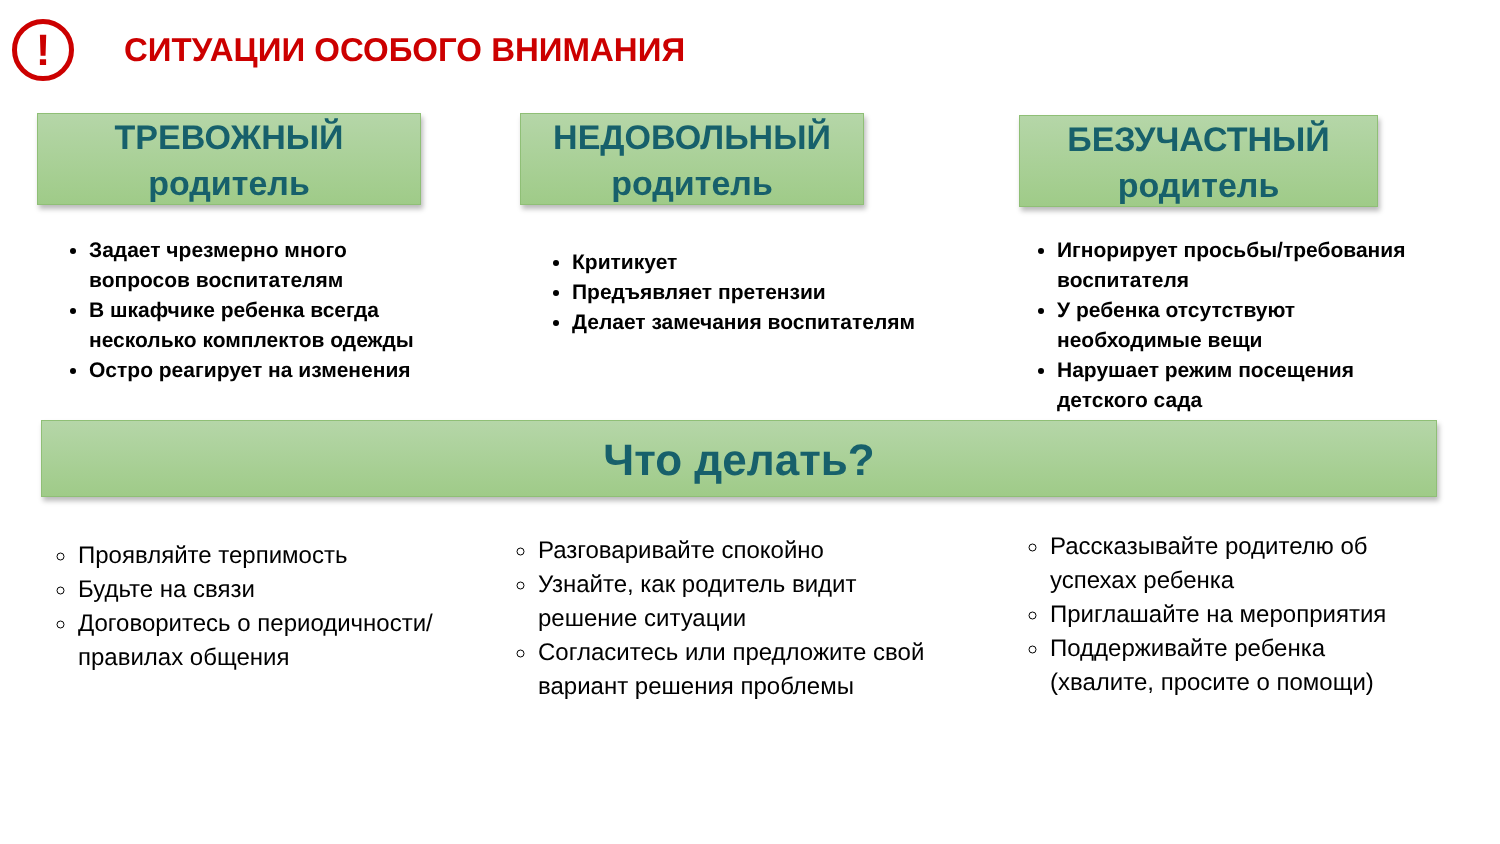!
СИТУАЦИИ ОСОБОГО ВНИМАНИЯ
ТРЕВОЖНЫЙ
родитель
Задает чрезмерно много вопросов воспитателям
В шкафчике ребенка всегда несколько комплектов одежды
Остро реагирует на изменения
НЕДОВОЛЬНЫЙ
родитель
Критикует
Предъявляет претензии
Делает замечания воспитателям
БЕЗУЧАСТНЫЙ
родитель
Игнорирует просьбы/требования воспитателя
У ребенка отсутствуют необходимые вещи
Нарушает режим посещения детского сада
Что делать?
Проявляйте терпимость
Будьте на связи
Договоритесь о периодичности/правилах общения
Разговаривайте спокойно
Узнайте, как родитель видит решение ситуации
Согласитесь или предложите свой вариант решения проблемы
Рассказывайте родителю об успехах ребенка
Приглашайте на мероприятия
Поддерживайте ребенка (хвалите, просите о помощи)